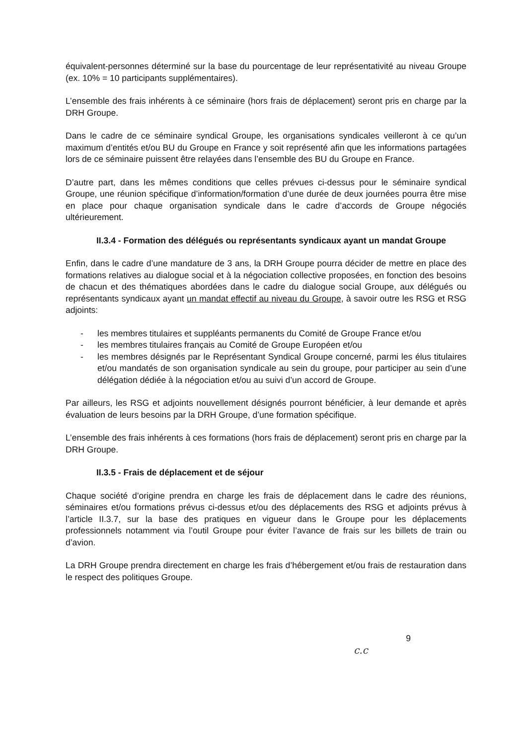équivalent-personnes déterminé sur la base du pourcentage de leur représentativité au niveau Groupe (ex. 10% = 10 participants supplémentaires).
L’ensemble des frais inhérents à ce séminaire (hors frais de déplacement) seront pris en charge par la DRH Groupe.
Dans le cadre de ce séminaire syndical Groupe, les organisations syndicales veilleront à ce qu’un maximum d’entités et/ou BU du Groupe en France y soit représenté afin que les informations partagées lors de ce séminaire puissent être relayées dans l’ensemble des BU du Groupe en France.
D’autre part, dans les mêmes conditions que celles prévues ci-dessus pour le séminaire syndical Groupe, une réunion spécifique d’information/formation d’une durée de deux journées pourra être mise en place pour chaque organisation syndicale dans le cadre d’accords de Groupe négociés ultérieurement.
II.3.4 - Formation des délégués ou représentants syndicaux ayant un mandat Groupe
Enfin, dans le cadre d’une mandature de 3 ans, la DRH Groupe pourra décider de mettre en place des formations relatives au dialogue social et à la négociation collective proposées, en fonction des besoins de chacun et des thématiques abordées dans le cadre du dialogue social Groupe, aux délégués ou représentants syndicaux ayant un mandat effectif au niveau du Groupe, à savoir outre les RSG et RSG adjoints:
- les membres titulaires et suppléants permanents du Comité de Groupe France et/ou
- les membres titulaires français au Comité de Groupe Européen et/ou
- les membres désignés par le Représentant Syndical Groupe concerné, parmi les élus titulaires et/ou mandatés de son organisation syndicale au sein du groupe, pour participer au sein d’une délégation dédiée à la négociation et/ou au suivi d’un accord de Groupe.
Par ailleurs, les RSG et adjoints nouvellement désignés pourront bénéficier, à leur demande et après évaluation de leurs besoins par la DRH Groupe, d’une formation spécifique.
L’ensemble des frais inhérents à ces formations (hors frais de déplacement) seront pris en charge par la DRH Groupe.
II.3.5 - Frais de déplacement et de séjour
Chaque société d’origine prendra en charge les frais de déplacement dans le cadre des réunions, séminaires et/ou formations prévus ci-dessus et/ou des déplacements des RSG et adjoints prévus à l’article II.3.7, sur la base des pratiques en vigueur dans le Groupe pour les déplacements professionnels notamment via l’outil Groupe pour éviter l’avance de frais sur les billets de train ou d’avion.
La DRH Groupe prendra directement en charge les frais d’hébergement et/ou frais de restauration dans le respect des politiques Groupe.
9
c.c